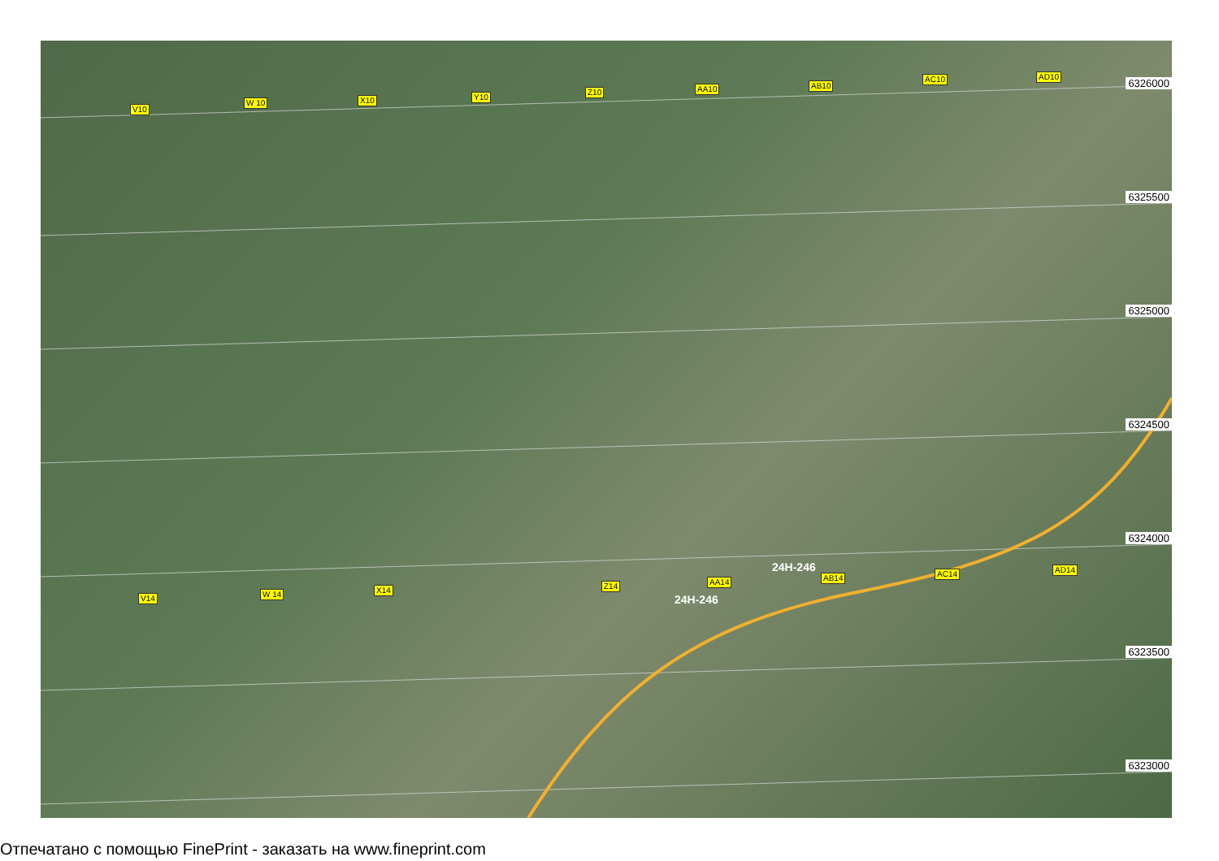V10
W 10 X10 Y10
Z10 AA10 AB10
AC10 AD10
6326000
6325500
6325000
6324500
6324000
6323500
6323000
V14 W 14 X14 Z14 AA14 AB14 AC14 AD14
24H-246
24H-246
Отпечатано с помощью FinePrint - заказать на www.fineprint.com